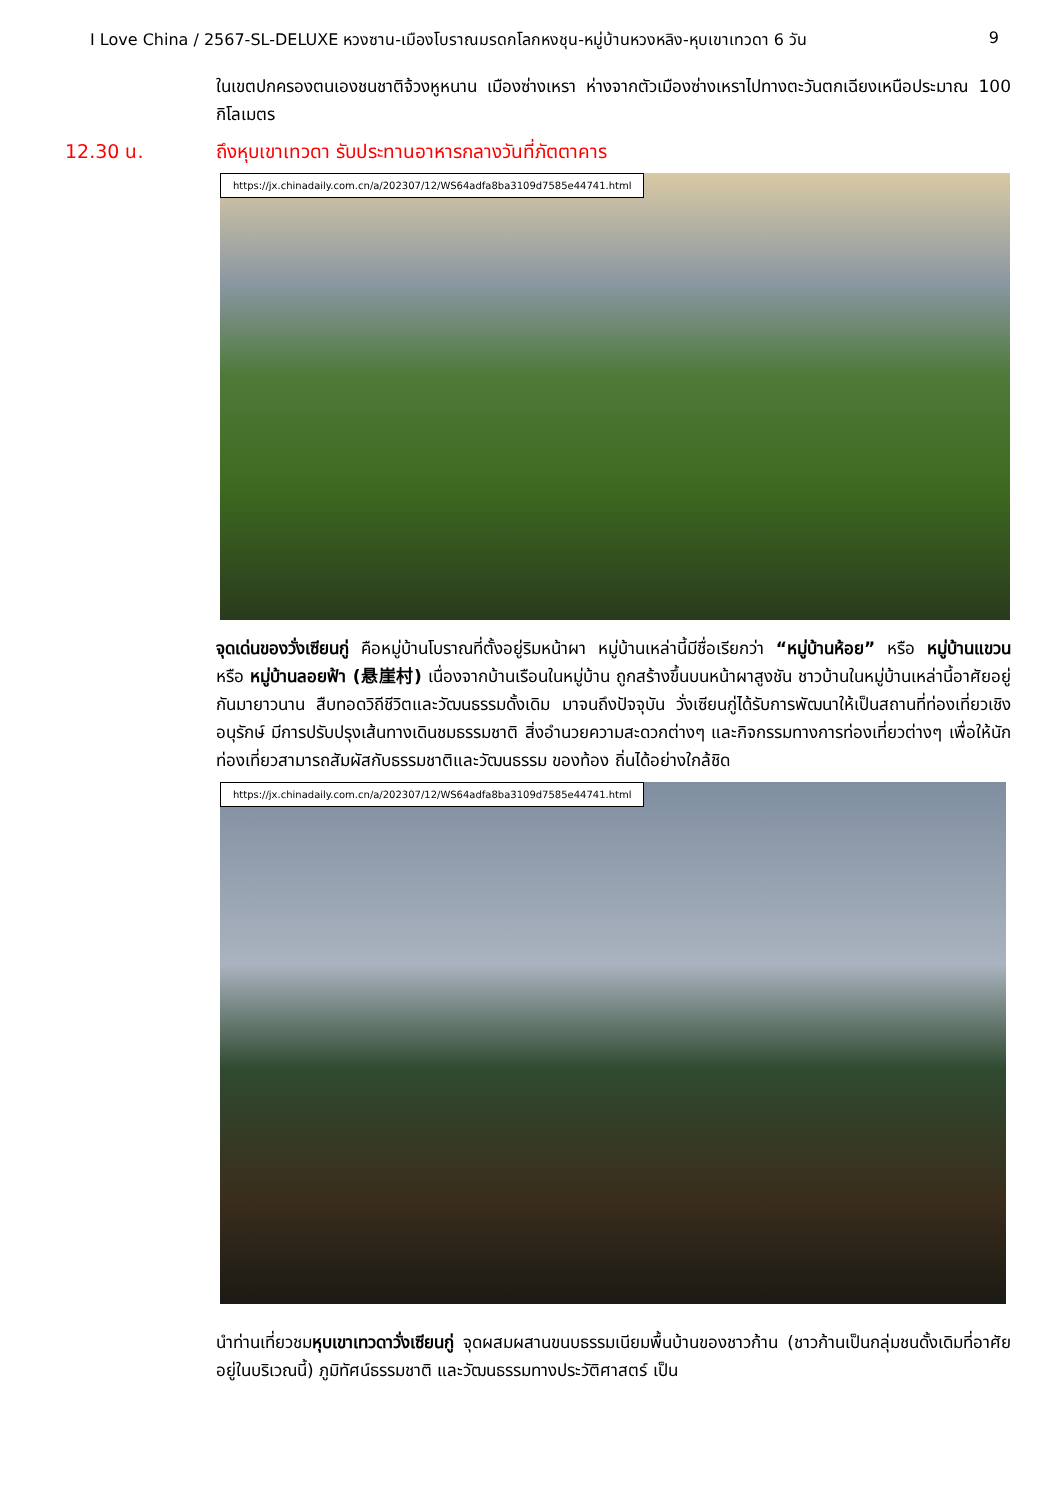I Love China / 2567-SL-DELUXE หวงซาน-เมืองโบราณมรดกโลกหงชุน-หมู่บ้านหวงหลิง-หุบเขาเทวดา 6 วัน 9
ในเขตปกครองตนเองชนชาติจ้วงหูหนาน เมืองซ่างเหรา ห่างจากตัวเมืองซ่างเหราไปทางตะวันตกเฉียงเหนือประมาณ 100 กิโลเมตร
12.30 น. ถึงหุบเขาเทวดา รับประทานอาหารกลางวันที่ภัตตาคาร
https://jx.chinadaily.com.cn/a/202307/12/WS64adfa8ba3109d7585e44741.html
จุดเด่นของวั่งเซียนกู่ คือหมู่บ้านโบราณที่ตั้งอยู่ริมหน้าผา หมู่บ้านเหล่านี้มีชื่อเรียกว่า “หมู่บ้านห้อย” หรือ หมู่บ้านแขวน หรือ หมู่บ้านลอยฟ้า (悬崖村) เนื่องจากบ้านเรือนในหมู่บ้าน ถูกสร้างขึ้นบนหน้าผาสูงชัน ชาวบ้านในหมู่บ้านเหล่านี้อาศัยอยู่กันมายาวนาน สืบทอดวิถีชีวิตและวัฒนธรรมดั้งเดิม มาจนถึงปัจจุบัน วั่งเซียนกู่ได้รับการพัฒนาให้เป็นสถานที่ท่องเที่ยวเชิงอนุรักษ์ มีการปรับปรุงเส้นทางเดินชมธรรมชาติ สิ่งอำนวยความสะดวกต่างๆ และกิจกรรมทางการท่องเที่ยวต่างๆ เพื่อให้นักท่องเที่ยวสามารถสัมผัสกับธรรมชาติและวัฒนธรรม ของท้อง ถิ่นได้อย่างใกล้ชิด
https://jx.chinadaily.com.cn/a/202307/12/WS64adfa8ba3109d7585e44741.html
นำท่านเที่ยวชมหุบเขาเทวดาวั่งเซียนกู่ จุดผสมผสานขนบธรรมเนียมพื้นบ้านของชาวก้าน (ชาวก้านเป็นกลุ่มชนดั้งเดิมที่อาศัยอยู่ในบริเวณนี้) ภูมิทัศน์ธรรมชาติ และวัฒนธรรมทางประวัติศาสตร์ เป็น